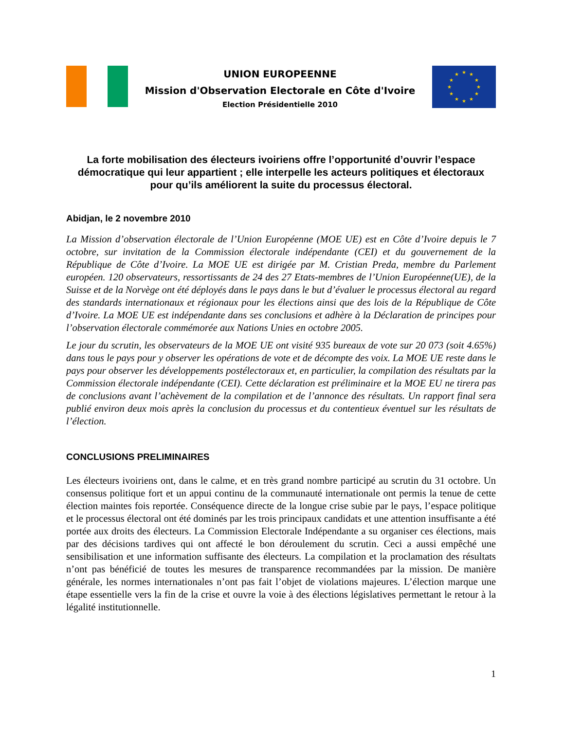UNION EUROPEENNE
Mission d'Observation Electorale en Côte d'Ivoire
Election Présidentielle 2010
★ ★
★
★
★
★ ★ ★
★
★
★
★
La forte mobilisation des électeurs ivoiriens offre l’opportunité d’ouvrir l’espace démocratique qui leur appartient ; elle interpelle les acteurs politiques et électoraux pour qu’ils améliorent la suite du processus électoral.
Abidjan, le 2 novembre 2010
La Mission d’observation électorale de l’Union Européenne (MOE UE) est en Côte d’Ivoire depuis le 7 octobre, sur invitation de la Commission électorale indépendante (CEI) et du gouvernement de la République de Côte d’Ivoire. La MOE UE est dirigée par M. Cristian Preda, membre du Parlement européen. 120 observateurs, ressortissants de 24 des 27 Etats-membres de l’Union Européenne(UE), de la Suisse et de la Norvège ont été déployés dans le pays dans le but d’évaluer le processus électoral au regard des standards internationaux et régionaux pour les élections ainsi que des lois de la République de Côte d’Ivoire. La MOE UE est indépendante dans ses conclusions et adhère à la Déclaration de principes pour l’observation électorale commémorée aux Nations Unies en octobre 2005.
Le jour du scrutin, les observateurs de la MOE UE ont visité 935 bureaux de vote sur 20 073 (soit 4.65%) dans tous le pays pour y observer les opérations de vote et de décompte des voix. La MOE UE reste dans le pays pour observer les développements postélectoraux et, en particulier, la compilation des résultats par la Commission électorale indépendante (CEI). Cette déclaration est préliminaire et la MOE EU ne tirera pas de conclusions avant l’achèvement de la compilation et de l’annonce des résultats. Un rapport final sera publié environ deux mois après la conclusion du processus et du contentieux éventuel sur les résultats de l’élection.
CONCLUSIONS PRELIMINAIRES
Les électeurs ivoiriens ont, dans le calme, et en très grand nombre participé au scrutin du 31 octobre. Un consensus politique fort et un appui continu de la communauté internationale ont permis la tenue de cette élection maintes fois reportée. Conséquence directe de la longue crise subie par le pays, l’espace politique et le processus électoral ont été dominés par les trois principaux candidats et une attention insuffisante a été portée aux droits des électeurs. La Commission Electorale Indépendante a su organiser ces élections, mais par des décisions tardives qui ont affecté le bon déroulement du scrutin. Ceci a aussi empêché une sensibilisation et une information suffisante des électeurs. La compilation et la proclamation des résultats n’ont pas bénéficié de toutes les mesures de transparence recommandées par la mission. De manière générale, les normes internationales n’ont pas fait l’objet de violations majeures. L’élection marque une étape essentielle vers la fin de la crise et ouvre la voie à des élections législatives permettant le retour à la légalité institutionnelle.
1